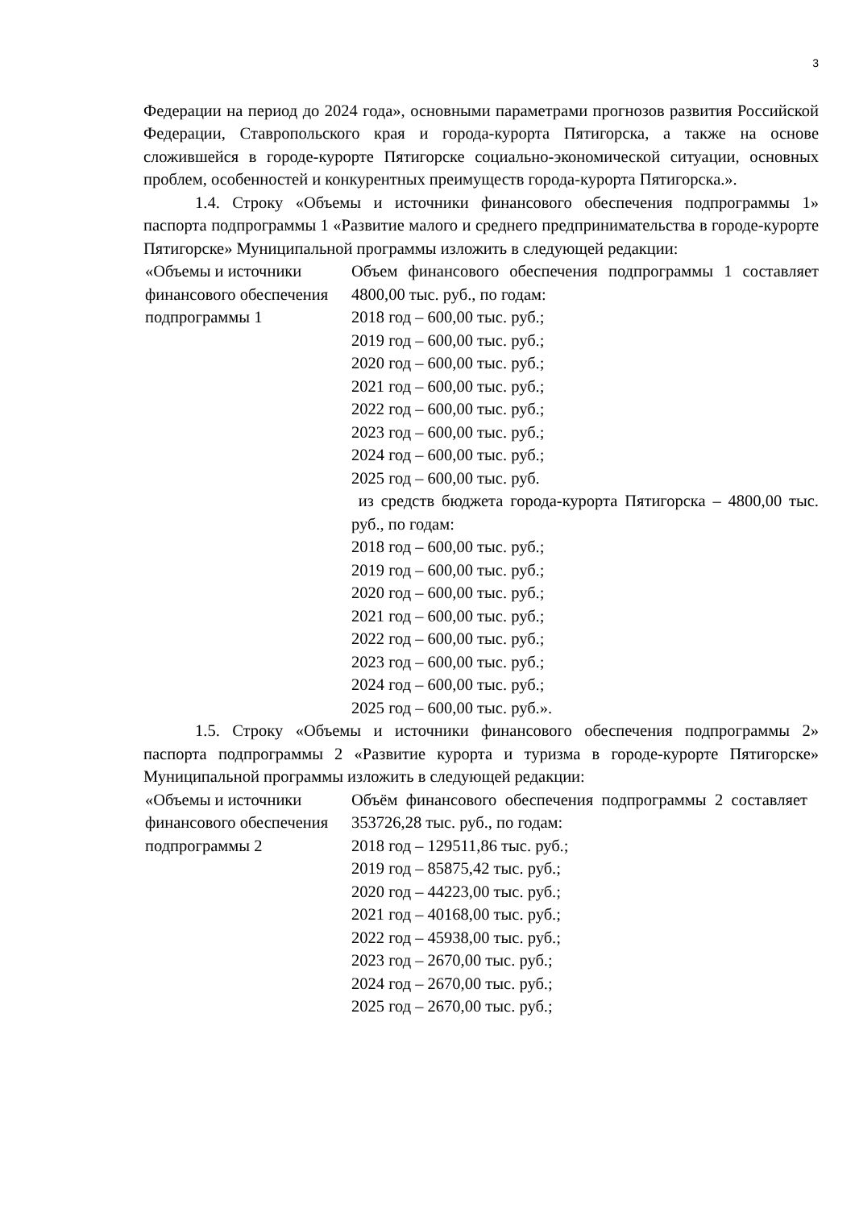3
Федерации на период до 2024 года», основными параметрами прогнозов развития Российской Федерации, Ставропольского края и города-курорта Пятигорска, а также на основе сложившейся в городе-курорте Пятигорске социально-экономической ситуации, основных проблем, особенностей и конкурентных преимуществ города-курорта Пятигорска.».
1.4. Строку «Объемы и источники финансового обеспечения подпрограммы 1» паспорта подпрограммы 1 «Развитие малого и среднего предпринимательства в городе-курорте Пятигорске» Муниципальной программы изложить в следующей редакции:
| «Объемы и источники финансового обеспечения подпрограммы 1 | Объем финансового обеспечения подпрограммы 1 составляет 4800,00 тыс. руб., по годам: 2018 год – 600,00 тыс. руб.; 2019 год – 600,00 тыс. руб.; 2020 год – 600,00 тыс. руб.; 2021 год – 600,00 тыс. руб.; 2022 год – 600,00 тыс. руб.; 2023 год – 600,00 тыс. руб.; 2024 год – 600,00 тыс. руб.; 2025 год – 600,00 тыс. руб. из средств бюджета города-курорта Пятигорска – 4800,00 тыс. руб., по годам: 2018 год – 600,00 тыс. руб.; 2019 год – 600,00 тыс. руб.; 2020 год – 600,00 тыс. руб.; 2021 год – 600,00 тыс. руб.; 2022 год – 600,00 тыс. руб.; 2023 год – 600,00 тыс. руб.; 2024 год – 600,00 тыс. руб.; 2025 год – 600,00 тыс. руб.». |
1.5. Строку «Объемы и источники финансового обеспечения подпрограммы 2» паспорта подпрограммы 2 «Развитие курорта и туризма в городе-курорте Пятигорске» Муниципальной программы изложить в следующей редакции:
| «Объемы и источники финансового обеспечения подпрограммы 2 | Объём финансового обеспечения подпрограммы 2 составляет 353726,28 тыс. руб., по годам: 2018 год – 129511,86 тыс. руб.; 2019 год – 85875,42 тыс. руб.; 2020 год – 44223,00 тыс. руб.; 2021 год – 40168,00 тыс. руб.; 2022 год – 45938,00 тыс. руб.; 2023 год – 2670,00 тыс. руб.; 2024 год – 2670,00 тыс. руб.; 2025 год – 2670,00 тыс. руб.; |